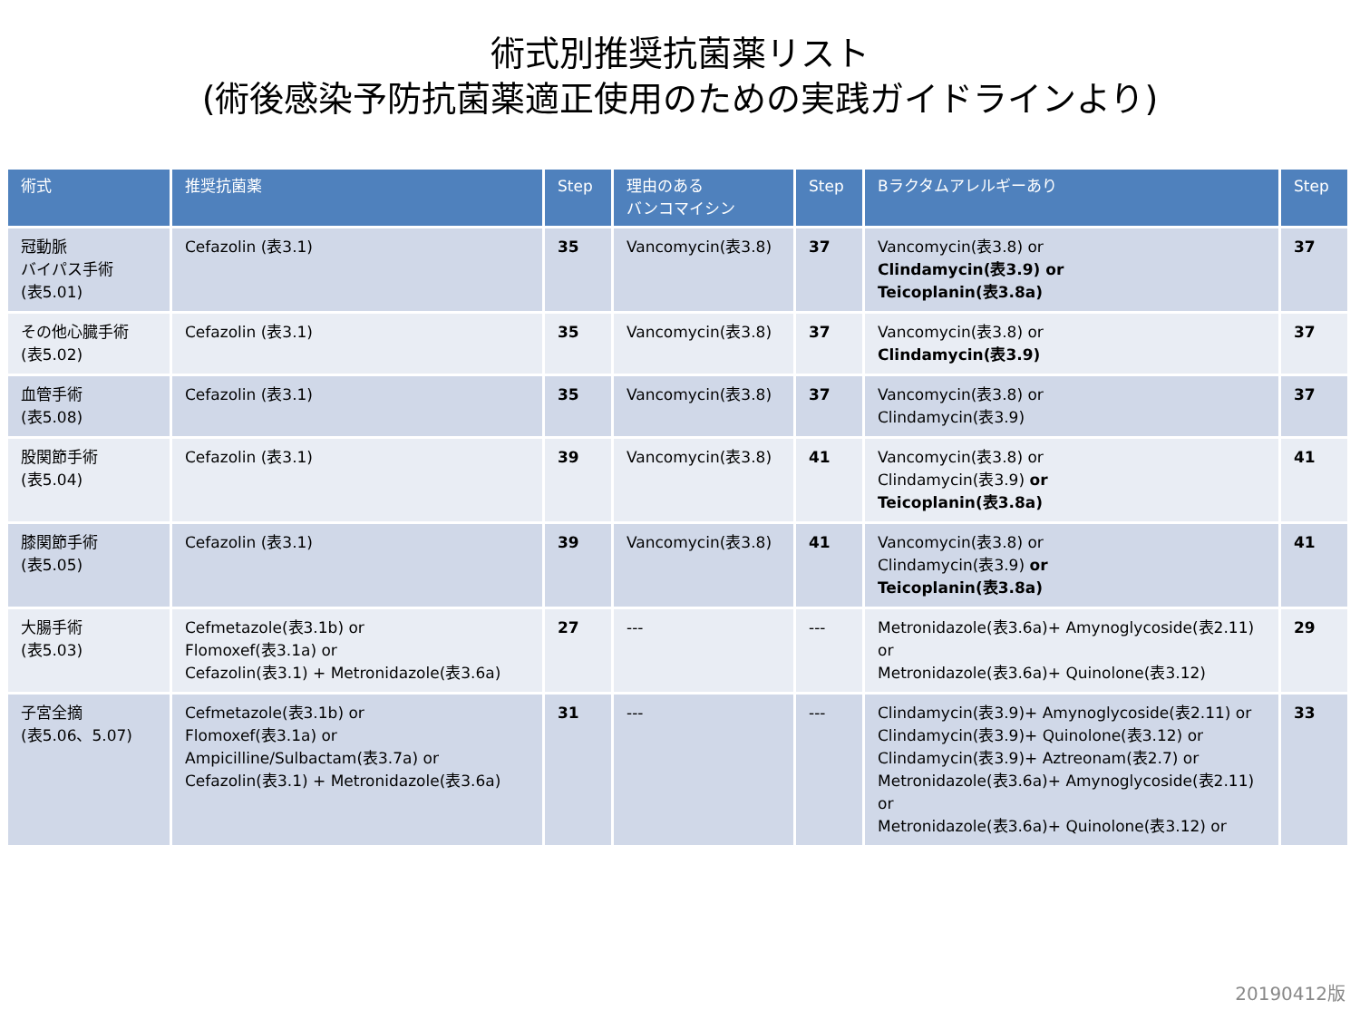術式別推奨抗菌薬リスト
(術後感染予防抗菌薬適正使用のための実践ガイドラインより)
| 術式 | 推奨抗菌薬 | Step | 理由のある バンコマイシン | Step | Bラクタムアレルギーあり | Step |
| --- | --- | --- | --- | --- | --- | --- |
| 冠動脈 バイパス手術 (表5.01) | Cefazolin (表3.1) | 35 | Vancomycin(表3.8) | 37 | Vancomycin(表3.8) or Clindamycin(表3.9) or Teicoplanin(表3.8a) | 37 |
| その他心臓手術 (表5.02) | Cefazolin (表3.1) | 35 | Vancomycin(表3.8) | 37 | Vancomycin(表3.8) or Clindamycin(表3.9) | 37 |
| 血管手術 (表5.08) | Cefazolin (表3.1) | 35 | Vancomycin(表3.8) | 37 | Vancomycin(表3.8) or Clindamycin(表3.9) | 37 |
| 股関節手術 (表5.04) | Cefazolin (表3.1) | 39 | Vancomycin(表3.8) | 41 | Vancomycin(表3.8) or Clindamycin(表3.9) or Teicoplanin(表3.8a) | 41 |
| 膝関節手術 (表5.05) | Cefazolin (表3.1) | 39 | Vancomycin(表3.8) | 41 | Vancomycin(表3.8) or Clindamycin(表3.9) or Teicoplanin(表3.8a) | 41 |
| 大腸手術 (表5.03) | Cefmetazole(表3.1b) or Flomoxef(表3.1a) or Cefazolin(表3.1) + Metronidazole(表3.6a) | 27 | --- | --- | Metronidazole(表3.6a)+ Amynoglycoside(表2.11) or Metronidazole(表3.6a)+ Quinolone(表3.12) | 29 |
| 子宮全摘 (表5.06、5.07) | Cefmetazole(表3.1b) or Flomoxef(表3.1a) or Ampicilline/Sulbactam(表3.7a) or Cefazolin(表3.1) + Metronidazole(表3.6a) | 31 | --- | --- | Clindamycin(表3.9)+ Amynoglycoside(表2.11) or Clindamycin(表3.9)+ Quinolone(表3.12) or Clindamycin(表3.9)+ Aztreonam(表2.7) or Metronidazole(表3.6a)+ Amynoglycoside(表2.11) or Metronidazole(表3.6a)+ Quinolone(表3.12) or | 33 |
20190412版